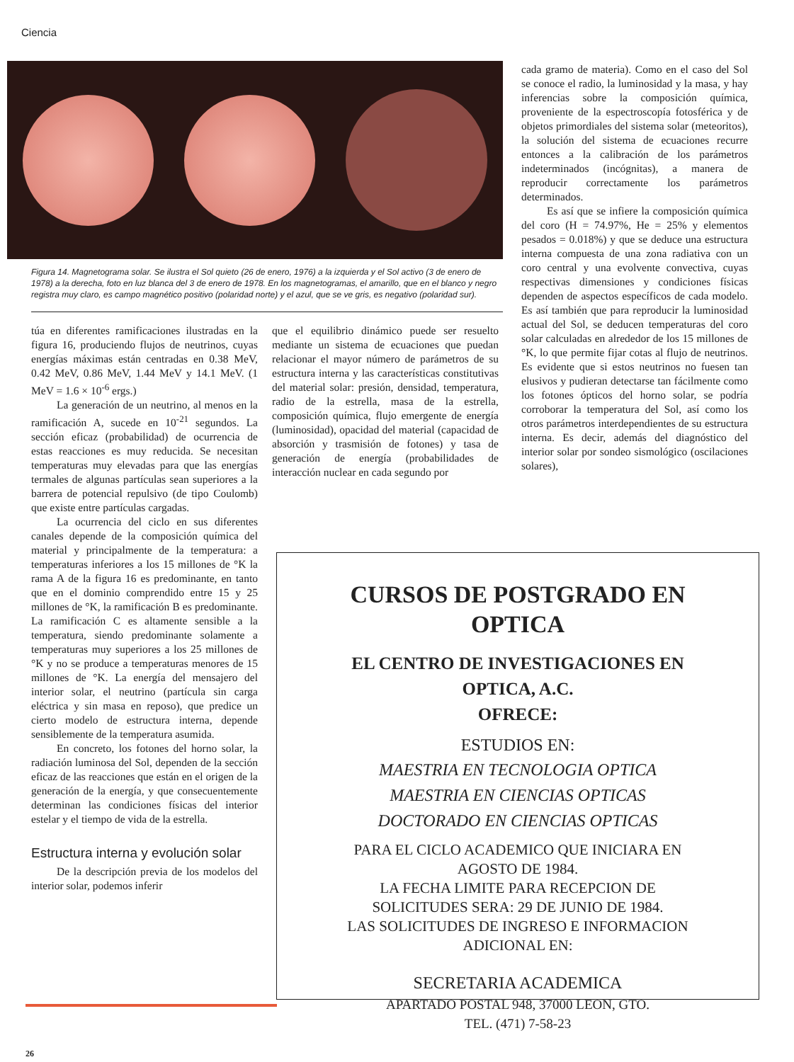Ciencia
Figura 14. Magnetograma solar. Se ilustra el Sol quieto (26 de enero, 1976) a la izquierda y el Sol activo (3 de enero de 1978) a la derecha, foto en luz blanca del 3 de enero de 1978. En los magnetogramas, el amarillo, que en el blanco y negro registra muy claro, es campo magnético positivo (polaridad norte) y el azul, que se ve gris, es negativo (polaridad sur).
túa en diferentes ramificaciones ilustradas en la figura 16, produciendo flujos de neutrinos, cuyas energías máximas están centradas en 0.38 MeV, 0.42 MeV, 0.86 MeV, 1.44 MeV y 14.1 MeV. (1 MeV = 1.6 × 10<sup>-6</sup> ergs.)
La generación de un neutrino, al menos en la ramificación A, sucede en 10<sup>-21</sup> segundos. La sección eficaz (probabilidad) de ocurrencia de estas reacciones es muy reducida. Se necesitan temperaturas muy elevadas para que las energías termales de algunas partículas sean superiores a la barrera de potencial repulsivo (de tipo Coulomb) que existe entre partículas cargadas.
La ocurrencia del ciclo en sus diferentes canales depende de la composición química del material y principalmente de la temperatura: a temperaturas inferiores a los 15 millones de °K la rama A de la figura 16 es predominante, en tanto que en el dominio comprendido entre 15 y 25 millones de °K, la ramificación B es predominante. La ramificación C es altamente sensible a la temperatura, siendo predominante solamente a temperaturas muy superiores a los 25 millones de °K y no se produce a temperaturas menores de 15 millones de °K. La energía del mensajero del interior solar, el neutrino (partícula sin carga eléctrica y sin masa en reposo), que predice un cierto modelo de estructura interna, depende sensiblemente de la temperatura asumida.
En concreto, los fotones del horno solar, la radiación luminosa del Sol, dependen de la sección eficaz de las reacciones que están en el origen de la generación de la energía, y que consecuentemente determinan las condiciones físicas del interior estelar y el tiempo de vida de la estrella.
Estructura interna y evolución solar
De la descripción previa de los modelos del interior solar, podemos inferir
que el equilibrio dinámico puede ser resuelto mediante un sistema de ecuaciones que puedan relacionar el mayor número de parámetros de su estructura interna y las características constitutivas del material solar: presión, densidad, temperatura, radio de la estrella, masa de la estrella, composición química, flujo emergente de energía (luminosidad), opacidad del material (capacidad de absorción y trasmisión de fotones) y tasa de generación de energía (probabilidades de interacción nuclear en cada segundo por
cada gramo de materia). Como en el caso del Sol se conoce el radio, la luminosidad y la masa, y hay inferencias sobre la composición química, proveniente de la espectroscopía fotosférica y de objetos primordiales del sistema solar (meteoritos), la solución del sistema de ecuaciones recurre entonces a la calibración de los parámetros indeterminados (incógnitas), a manera de reproducir correctamente los parámetros determinados.
Es así que se infiere la composición química del coro (H = 74.97%, He = 25% y elementos pesados = 0.018%) y que se deduce una estructura interna compuesta de una zona radiativa con un coro central y una evolvente convectiva, cuyas respectivas dimensiones y condiciones físicas dependen de aspectos específicos de cada modelo. Es así también que para reproducir la luminosidad actual del Sol, se deducen temperaturas del coro solar calculadas en alrededor de los 15 millones de °K, lo que permite fijar cotas al flujo de neutrinos. Es evidente que si estos neutrinos no fuesen tan elusivos y pudieran detectarse tan fácilmente como los fotones ópticos del horno solar, se podría corroborar la temperatura del Sol, así como los otros parámetros interdependientes de su estructura interna. Es decir, además del diagnóstico del interior solar por sondeo sismológico (oscilaciones solares),
CURSOS DE POSTGRADO EN
OPTICA
EL CENTRO DE INVESTIGACIONES EN
OPTICA, A.C.
OFRECE:
ESTUDIOS EN:
MAESTRIA EN TECNOLOGIA OPTICA
MAESTRIA EN CIENCIAS OPTICAS
DOCTORADO EN CIENCIAS OPTICAS
PARA EL CICLO ACADEMICO QUE INICIARA EN
AGOSTO DE 1984.
LA FECHA LIMITE PARA RECEPCION DE
SOLICITUDES SERA: 29 DE JUNIO DE 1984.
LAS SOLICITUDES DE INGRESO E INFORMACION
ADICIONAL EN:
SECRETARIA ACADEMICA
APARTADO POSTAL 948, 37000 LEON, GTO.
TEL. (471) 7-58-23
26